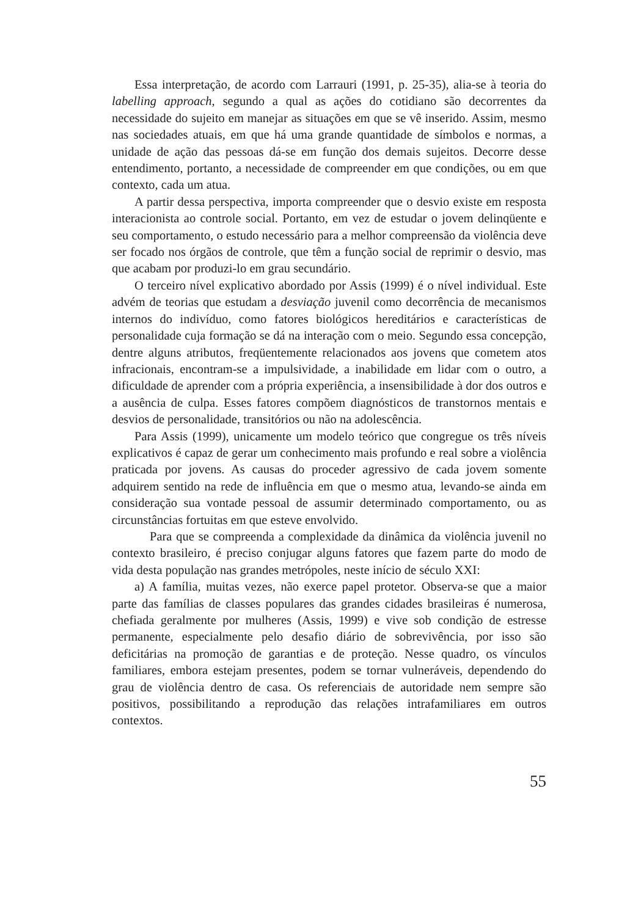Essa interpretação, de acordo com Larrauri (1991, p. 25-35), alia-se à teoria do labelling approach, segundo a qual as ações do cotidiano são decorrentes da necessidade do sujeito em manejar as situações em que se vê inserido. Assim, mesmo nas sociedades atuais, em que há uma grande quantidade de símbolos e normas, a unidade de ação das pessoas dá-se em função dos demais sujeitos. Decorre desse entendimento, portanto, a necessidade de compreender em que condições, ou em que contexto, cada um atua.
A partir dessa perspectiva, importa compreender que o desvio existe em resposta interacionista ao controle social. Portanto, em vez de estudar o jovem delinqüente e seu comportamento, o estudo necessário para a melhor compreensão da violência deve ser focado nos órgãos de controle, que têm a função social de reprimir o desvio, mas que acabam por produzi-lo em grau secundário.
O terceiro nível explicativo abordado por Assis (1999) é o nível individual. Este advém de teorias que estudam a desviação juvenil como decorrência de mecanismos internos do indivíduo, como fatores biológicos hereditários e características de personalidade cuja formação se dá na interação com o meio. Segundo essa concepção, dentre alguns atributos, freqüentemente relacionados aos jovens que cometem atos infracionais, encontram-se a impulsividade, a inabilidade em lidar com o outro, a dificuldade de aprender com a própria experiência, a insensibilidade à dor dos outros e a ausência de culpa. Esses fatores compõem diagnósticos de transtornos mentais e desvios de personalidade, transitórios ou não na adolescência.
Para Assis (1999), unicamente um modelo teórico que congregue os três níveis explicativos é capaz de gerar um conhecimento mais profundo e real sobre a violência praticada por jovens. As causas do proceder agressivo de cada jovem somente adquirem sentido na rede de influência em que o mesmo atua, levando-se ainda em consideração sua vontade pessoal de assumir determinado comportamento, ou as circunstâncias fortuitas em que esteve envolvido.
Para que se compreenda a complexidade da dinâmica da violência juvenil no contexto brasileiro, é preciso conjugar alguns fatores que fazem parte do modo de vida desta população nas grandes metrópoles, neste início de século XXI:
a) A família, muitas vezes, não exerce papel protetor. Observa-se que a maior parte das famílias de classes populares das grandes cidades brasileiras é numerosa, chefiada geralmente por mulheres (Assis, 1999) e vive sob condição de estresse permanente, especialmente pelo desafio diário de sobrevivência, por isso são deficitárias na promoção de garantias e de proteção. Nesse quadro, os vínculos familiares, embora estejam presentes, podem se tornar vulneráveis, dependendo do grau de violência dentro de casa. Os referenciais de autoridade nem sempre são positivos, possibilitando a reprodução das relações intrafamiliares em outros contextos.
55